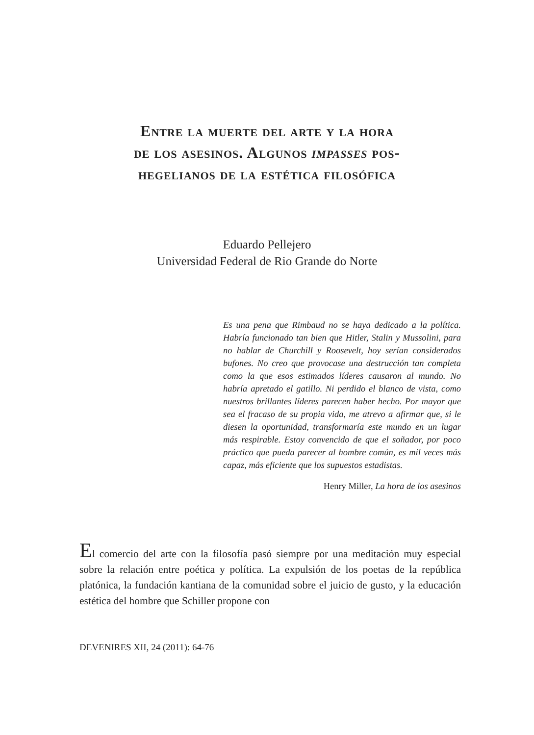Entre la muerte del arte y la hora
de los asesinos. Algunos impasses pos-
hegelianos de la estética filosófica
Eduardo Pellejero
Universidad Federal de Rio Grande do Norte
Es una pena que Rimbaud no se haya dedicado a la política. Habría funcionado tan bien que Hitler, Stalin y Mussolini, para no hablar de Churchill y Roosevelt, hoy serían considerados bufones. No creo que provocase una destrucción tan completa como la que esos estimados líderes causaron al mundo. No habría apretado el gatillo. Ni perdido el blanco de vista, como nuestros brillantes líderes parecen haber hecho. Por mayor que sea el fracaso de su propia vida, me atrevo a afirmar que, si le diesen la oportunidad, transformaría este mundo en un lugar más respirable. Estoy convencido de que el soñador, por poco práctico que pueda parecer al hombre común, es mil veces más capaz, más eficiente que los supuestos estadistas.
Henry Miller, La hora de los asesinos
El comercio del arte con la filosofía pasó siempre por una meditación muy especial sobre la relación entre poética y política. La expulsión de los poetas de la república platónica, la fundación kantiana de la comunidad sobre el juicio de gusto, y la educación estética del hombre que Schiller propone con
DEVENIRES XII, 24 (2011): 64-76